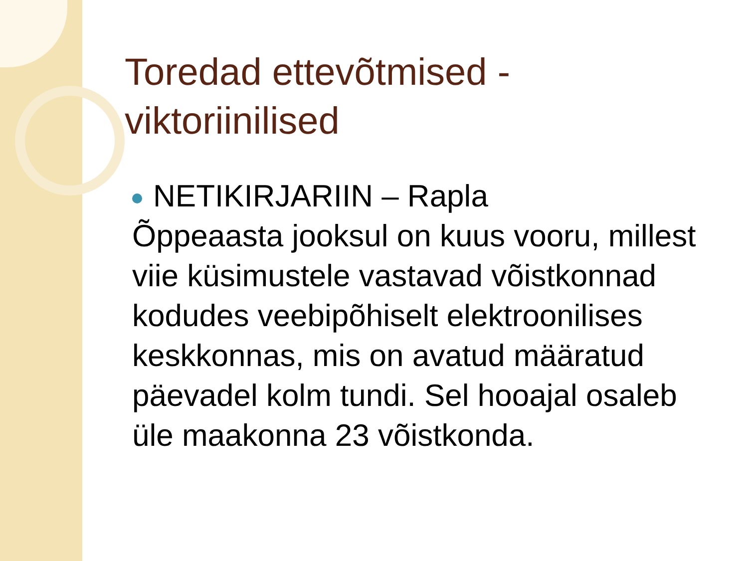Toredad ettevõtmised - viktoriinilised
NETIKIRJARIIN – Rapla
Õppeaasta jooksul on kuus vooru, millest viie küsimustele vastavad võistkonnad kodudes veebipõhiselt elektroonilises keskkonnas, mis on avatud määratud päevadel kolm tundi. Sel hooajal osaleb üle maakonna 23 võistkonda.